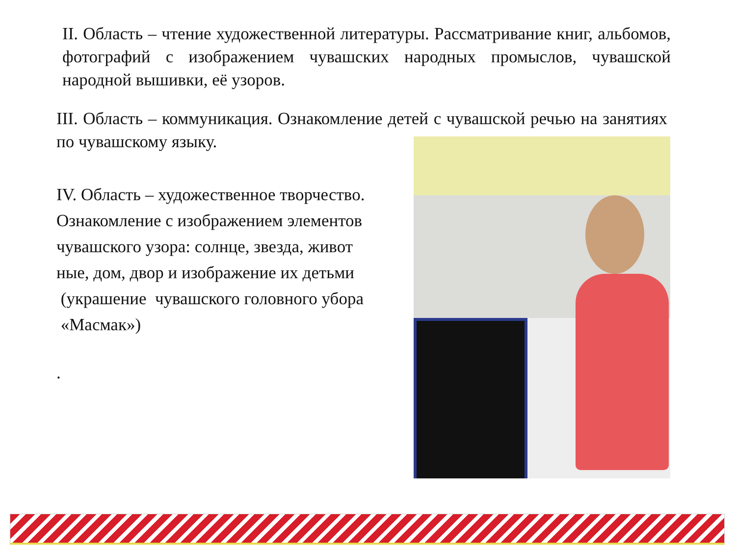II. Область – чтение художественной литературы. Рассматривание книг, альбомов, фотографий с изображением чувашских народных промыслов, чувашской народной вышивки, её узоров.
III. Область – коммуникация. Ознакомление детей с чувашской речью на занятиях по чувашскому языку.
IV. Область – художественное творчество.
Ознакомление с изображением элементов
чувашского узора: солнце, звезда, живот
ные, дом, двор и изображение их детьми
(украшение чувашского головного убора
«Масмак»)
.